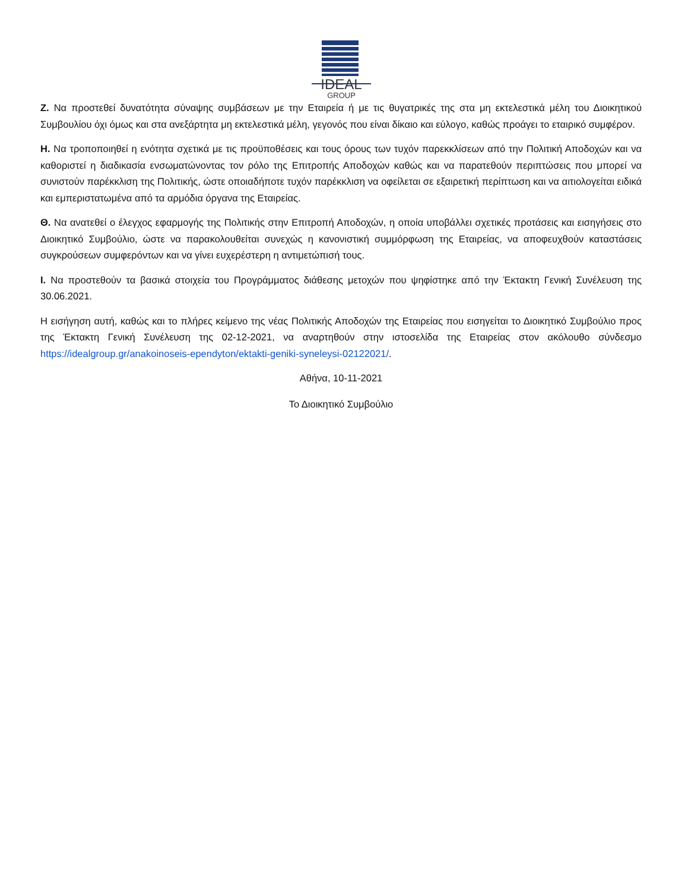IDEAL
GROUP
Ζ. Να προστεθεί δυνατότητα σύναψης συμβάσεων με την Εταιρεία ή με τις θυγατρικές της στα μη εκτελεστικά μέλη του Διοικητικού Συμβουλίου όχι όμως και στα ανεξάρτητα μη εκτελεστικά μέλη, γεγονός που είναι δίκαιο και εύλογο, καθώς προάγει το εταιρικό συμφέρον.
Η. Να τροποποιηθεί η ενότητα σχετικά με τις προϋποθέσεις και τους όρους των τυχόν παρεκκλίσεων από την Πολιτική Αποδοχών και να καθοριστεί η διαδικασία ενσωματώνοντας τον ρόλο της Επιτροπής Αποδοχών καθώς και να παρατεθούν περιπτώσεις που μπορεί να συνιστούν παρέκκλιση της Πολιτικής, ώστε οποιαδήποτε τυχόν παρέκκλιση να οφείλεται σε εξαιρετική περίπτωση και να αιτιολογείται ειδικά και εμπεριστατωμένα από τα αρμόδια όργανα της Εταιρείας.
Θ. Να ανατεθεί ο έλεγχος εφαρμογής της Πολιτικής στην Επιτροπή Αποδοχών, η οποία υποβάλλει σχετικές προτάσεις και εισηγήσεις στο Διοικητικό Συμβούλιο, ώστε να παρακολουθείται συνεχώς η κανονιστική συμμόρφωση της Εταιρείας, να αποφευχθούν καταστάσεις συγκρούσεων συμφερόντων και να γίνει ευχερέστερη η αντιμετώπισή τους.
Ι. Να προστεθούν τα βασικά στοιχεία του Προγράμματος διάθεσης μετοχών που ψηφίστηκε από την Έκτακτη Γενική Συνέλευση της 30.06.2021.
Η εισήγηση αυτή, καθώς και το πλήρες κείμενο της νέας Πολιτικής Αποδοχών της Εταιρείας που εισηγείται το Διοικητικό Συμβούλιο προς της Έκτακτη Γενική Συνέλευση της 02-12-2021, να αναρτηθούν στην ιστοσελίδα της Εταιρείας στον ακόλουθο σύνδεσμο https://idealgroup.gr/anakoinoseis-ependyton/ektakti-geniki-syneleysi-02122021/.
Αθήνα, 10-11-2021
Το Διοικητικό Συμβούλιο